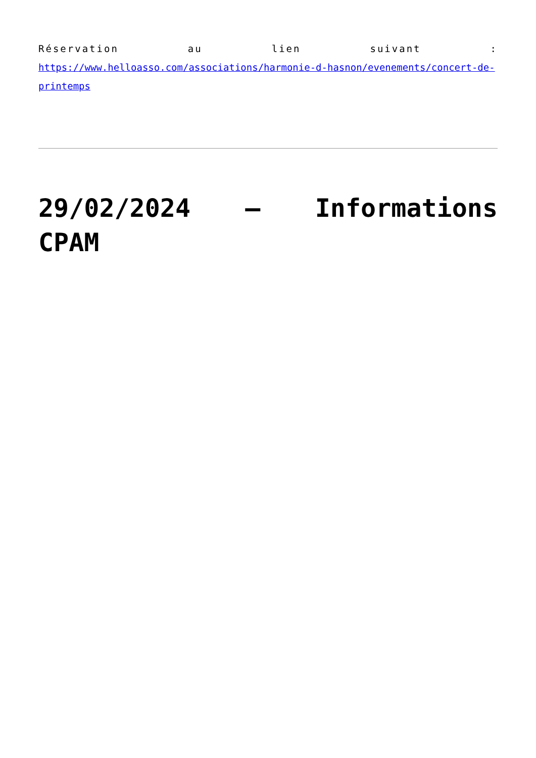Réservation au lien suivant :
https://www.helloasso.com/associations/harmonie-d-hasnon/evenements/concert-de-printemps
29/02/2024 – Informations
CPAM